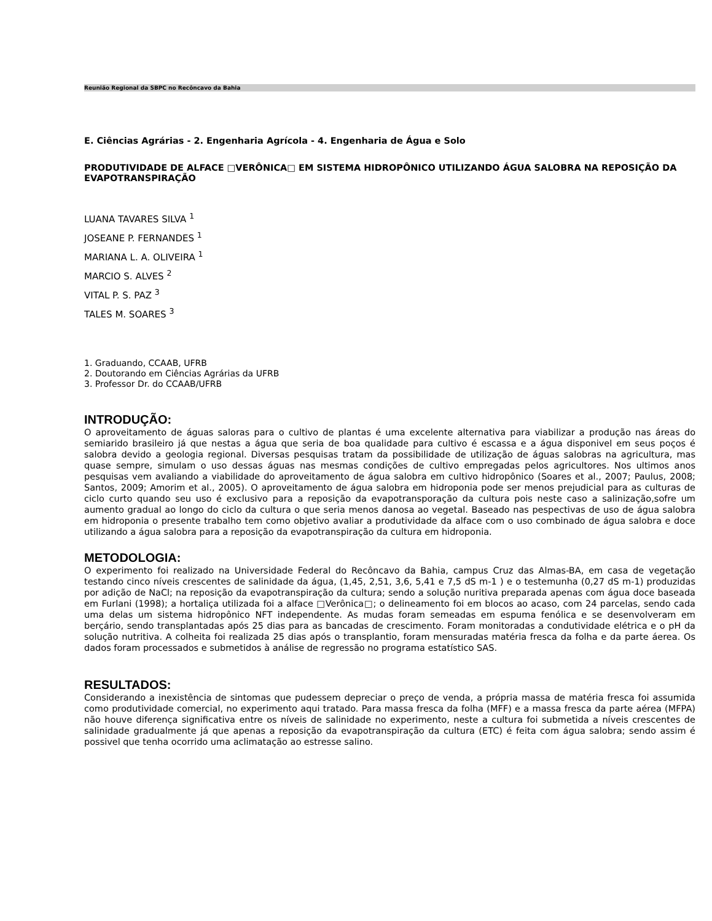Reunião Regional da SBPC no Recôncavo da Bahia
E. Ciências Agrárias - 2. Engenharia Agrícola - 4. Engenharia de Água e Solo
PRODUTIVIDADE DE ALFACE □VERÔNICA□ EM SISTEMA HIDROPÔNICO UTILIZANDO ÁGUA SALOBRA NA REPOSIÇÃO DA EVAPOTRANSPIRAÇÃO
LUANA TAVARES SILVA <sup>1</sup>
JOSEANE P. FERNANDES <sup>1</sup>
MARIANA L. A. OLIVEIRA <sup>1</sup>
MARCIO S. ALVES <sup>2</sup>
VITAL P. S. PAZ <sup>3</sup>
TALES M. SOARES <sup>3</sup>
1. Graduando, CCAAB, UFRB
2. Doutorando em Ciências Agrárias da UFRB
3. Professor Dr. do CCAAB/UFRB
INTRODUÇÃO:
O aproveitamento de águas saloras para o cultivo de plantas é uma excelente alternativa para viabilizar a produção nas áreas do semiarido brasileiro já que nestas a água que seria de boa qualidade para cultivo é escassa e a água disponivel em seus poços é salobra devido a geologia regional. Diversas pesquisas tratam da possibilidade de utilização de águas salobras na agricultura, mas quase sempre, simulam o uso dessas águas nas mesmas condições de cultivo empregadas pelos agricultores. Nos ultimos anos pesquisas vem avaliando a viabilidade do aproveitamento de água salobra em cultivo hidropônico (Soares et al., 2007; Paulus, 2008; Santos, 2009; Amorim et al., 2005). O aproveitamento de água salobra em hidroponia pode ser menos prejudicial para as culturas de ciclo curto quando seu uso é exclusivo para a reposição da evapotransporação da cultura pois neste caso a salinização,sofre um aumento gradual ao longo do ciclo da cultura o que seria menos danosa ao vegetal. Baseado nas pespectivas de uso de água salobra em hidroponia o presente trabalho tem como objetivo avaliar a produtividade da alface com o uso combinado de água salobra e doce utilizando a água salobra para a reposição da evapotranspiração da cultura em hidroponia.
METODOLOGIA:
O experimento foi realizado na Universidade Federal do Recôncavo da Bahia, campus Cruz das Almas-BA, em casa de vegetação testando cinco níveis crescentes de salinidade da água, (1,45, 2,51, 3,6, 5,41 e 7,5 dS m-1 ) e o testemunha (0,27 dS m-1) produzidas por adição de NaCl; na reposição da evapotranspiração da cultura; sendo a solução nuritiva preparada apenas com água doce baseada em Furlani (1998); a hortaliça utilizada foi a alface □Verônica□; o delineamento foi em blocos ao acaso, com 24 parcelas, sendo cada uma delas um sistema hidropônico NFT independente. As mudas foram semeadas em espuma fenólica e se desenvolveram em berçário, sendo transplantadas após 25 dias para as bancadas de crescimento. Foram monitoradas a condutividade elétrica e o pH da solução nutritiva. A colheita foi realizada 25 dias após o transplantio, foram mensuradas matéria fresca da folha e da parte áerea. Os dados foram processados e submetidos à análise de regressão no programa estatístico SAS.
RESULTADOS:
Considerando a inexistência de sintomas que pudessem depreciar o preço de venda, a própria massa de matéria fresca foi assumida como produtividade comercial, no experimento aqui tratado. Para massa fresca da folha (MFF) e a massa fresca da parte aérea (MFPA) não houve diferença significativa entre os níveis de salinidade no experimento, neste a cultura foi submetida a níveis crescentes de salinidade gradualmente já que apenas a reposição da evapotranspiração da cultura (ETC) é feita com água salobra; sendo assim é possivel que tenha ocorrido uma aclimatação ao estresse salino.